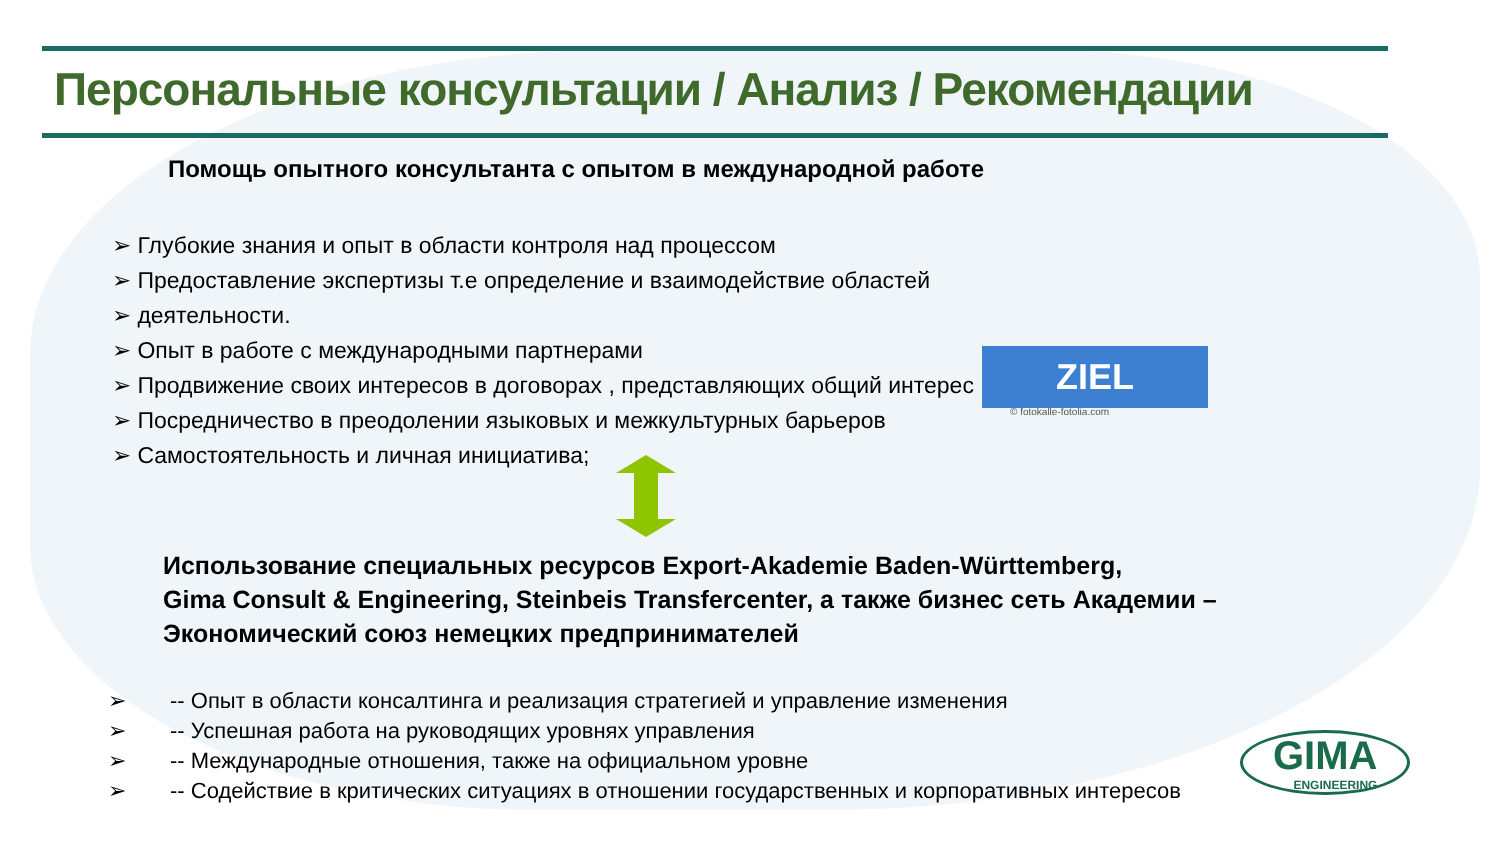Персональные консультации / Анализ / Рекомендации
Помощь опытного консультанта с опытом в международной работе
➢ Глубокие знания и опыт в области контроля над процессом
➢ Предоставление экспертизы т.е определение и взаимодействие областей
➢ деятельности.
➢ Опыт в работе с международными партнерами
➢ Продвижение своих интересов в договорах , представляющих общий интерес
➢ Посредничество в преодолении языковых и межкультурных барьеров
➢ Самостоятельность и личная инициатива;
ZIEL
© fotokalle-fotolia.com
Использование специальных ресурсов Export-Akademie Baden-Württemberg,
Gima Consult & Engineering, Steinbeis Transfercenter, а также бизнес сеть Академии –
Экономический союз немецких предпринимателей
➢ -- Опыт в области консалтинга и реализация стратегией и управление изменения
➢ -- Успешная работа на руководящих уровнях управления
➢ -- Международные отношения, также на официальном уровне
➢ -- Содействие в критических ситуациях в отношении государственных и корпоративных интересов
GIMA
ENGINEERING